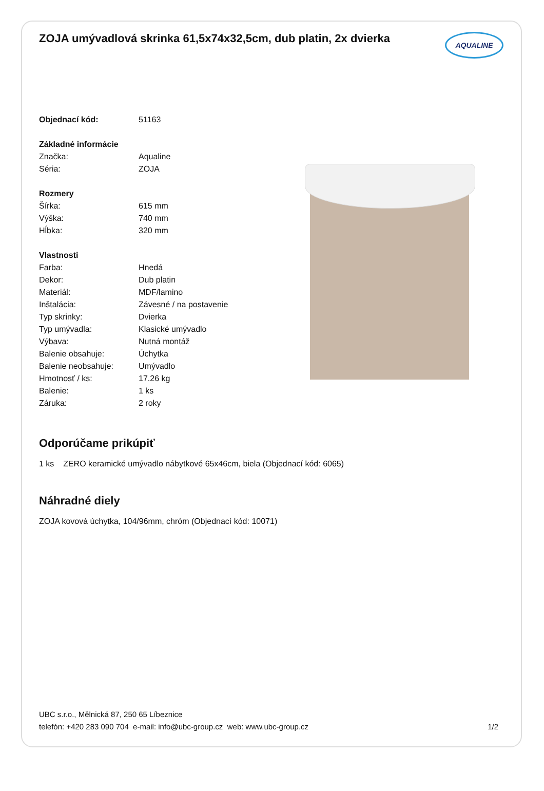ZOJA umývadlová skrinka 61,5x74x32,5cm, dub platin, 2x dvierka
AQUALINE
| Objednací kód: | 51163 |
| Základné informácie | |
| Značka: | Aqualine |
| Séria: | ZOJA |
| Rozmery | |
| Šírka: | 615 mm |
| Výška: | 740 mm |
| Hĺbka: | 320 mm |
| Vlastnosti | |
| Farba: | Hnedá |
| Dekor: | Dub platin |
| Materiál: | MDF/lamino |
| Inštalácia: | Závesné / na postavenie |
| Typ skrinky: | Dvierka |
| Typ umývadla: | Klasické umývadlo |
| Výbava: | Nutná montáž |
| Balenie obsahuje: | Úchytka |
| Balenie neobsahuje: | Umývadlo |
| Hmotnosť / ks: | 17.26 kg |
| Balenie: | 1 ks |
| Záruka: | 2 roky |
Odporúčame prikúpiť
1 ks ZERO keramické umývadlo nábytkové 65x46cm, biela (Objednací kód: 6065)
Náhradné diely
ZOJA kovová úchytka, 104/96mm, chróm (Objednací kód: 10071)
UBC s.r.o., Mělnická 87, 250 65 Líbeznice
telefón: +420 283 090 704 e-mail: info@ubc-group.cz web: www.ubc-group.cz 1/2